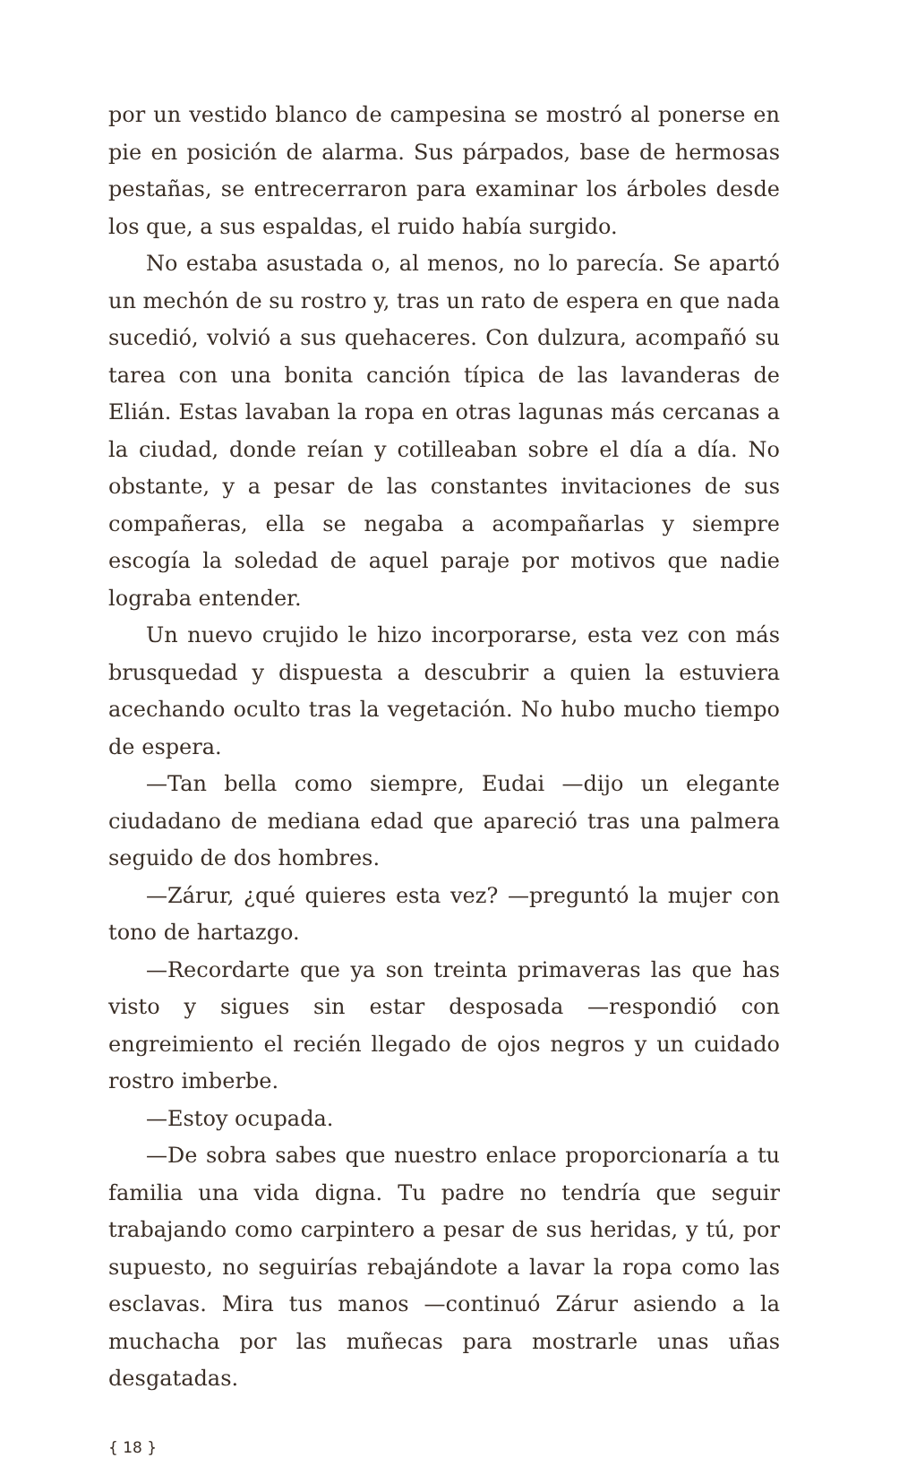por un vestido blanco de campesina se mostró al ponerse en pie en posición de alarma. Sus párpados, base de hermosas pestañas, se entrecerraron para examinar los árboles desde los que, a sus espaldas, el ruido había surgido.
No estaba asustada o, al menos, no lo parecía. Se apartó un mechón de su rostro y, tras un rato de espera en que nada sucedió, volvió a sus quehaceres. Con dulzura, acompañó su tarea con una bonita canción típica de las lavanderas de Elián. Estas lavaban la ropa en otras lagunas más cercanas a la ciudad, donde reían y cotilleaban sobre el día a día. No obstante, y a pesar de las constantes invitaciones de sus compañeras, ella se negaba a acompañarlas y siempre escogía la soledad de aquel paraje por motivos que nadie lograba entender.
Un nuevo crujido le hizo incorporarse, esta vez con más brusquedad y dispuesta a descubrir a quien la estuviera acechando oculto tras la vegetación. No hubo mucho tiempo de espera.
—Tan bella como siempre, Eudai —dijo un elegante ciudadano de mediana edad que apareció tras una palmera seguido de dos hombres.
—Zárur, ¿qué quieres esta vez? —preguntó la mujer con tono de hartazgo.
—Recordarte que ya son treinta primaveras las que has visto y sigues sin estar desposada —respondió con engreimiento el recién llegado de ojos negros y un cuidado rostro imberbe.
—Estoy ocupada.
—De sobra sabes que nuestro enlace proporcionaría a tu familia una vida digna. Tu padre no tendría que seguir trabajando como carpintero a pesar de sus heridas, y tú, por supuesto, no seguirías rebajándote a lavar la ropa como las esclavas. Mira tus manos —continuó Zárur asiendo a la muchacha por las muñecas para mostrarle unas uñas desgatadas.
{ 18 }